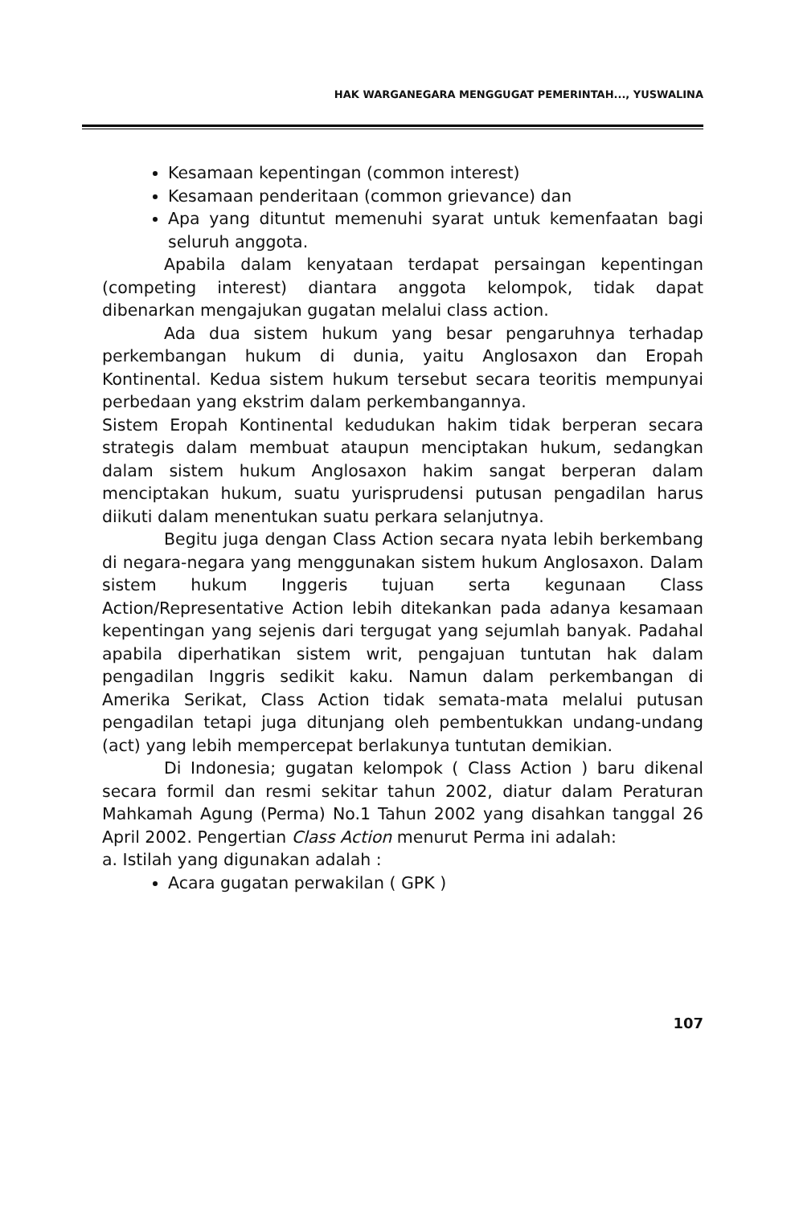HAK WARGANEGARA MENGGUGAT PEMERINTAH..., YUSWALINA
Kesamaan kepentingan (common interest)
Kesamaan penderitaan (common grievance) dan
Apa yang dituntut memenuhi syarat untuk kemenfaatan bagi seluruh anggota.
Apabila dalam kenyataan terdapat persaingan kepentingan (competing interest) diantara anggota kelompok, tidak dapat dibenarkan mengajukan gugatan melalui class action.
Ada dua sistem hukum yang besar pengaruhnya terhadap perkembangan hukum di dunia, yaitu Anglosaxon dan Eropah Kontinental. Kedua sistem hukum tersebut secara teoritis mempunyai perbedaan yang ekstrim dalam perkembangannya.
Sistem Eropah Kontinental kedudukan hakim tidak berperan secara strategis dalam membuat ataupun menciptakan hukum, sedangkan dalam sistem hukum Anglosaxon hakim sangat berperan dalam menciptakan hukum, suatu yurisprudensi putusan pengadilan harus diikuti dalam menentukan suatu perkara selanjutnya.
Begitu juga dengan Class Action secara nyata lebih berkembang di negara-negara yang menggunakan sistem hukum Anglosaxon. Dalam sistem hukum Inggeris tujuan serta kegunaan Class Action/Representative Action lebih ditekankan pada adanya kesamaan kepentingan yang sejenis dari tergugat yang sejumlah banyak. Padahal apabila diperhatikan sistem writ, pengajuan tuntutan hak dalam pengadilan Inggris sedikit kaku. Namun dalam perkembangan di Amerika Serikat, Class Action tidak semata-mata melalui putusan pengadilan tetapi juga ditunjang oleh pembentukkan undang-undang (act) yang lebih mempercepat berlakunya tuntutan demikian.
Di Indonesia; gugatan kelompok ( Class Action ) baru dikenal secara formil dan resmi sekitar tahun 2002, diatur dalam Peraturan Mahkamah Agung (Perma) No.1 Tahun 2002 yang disahkan tanggal 26 April 2002. Pengertian Class Action menurut Perma ini adalah:
a. Istilah yang digunakan adalah :
Acara gugatan perwakilan ( GPK )
107